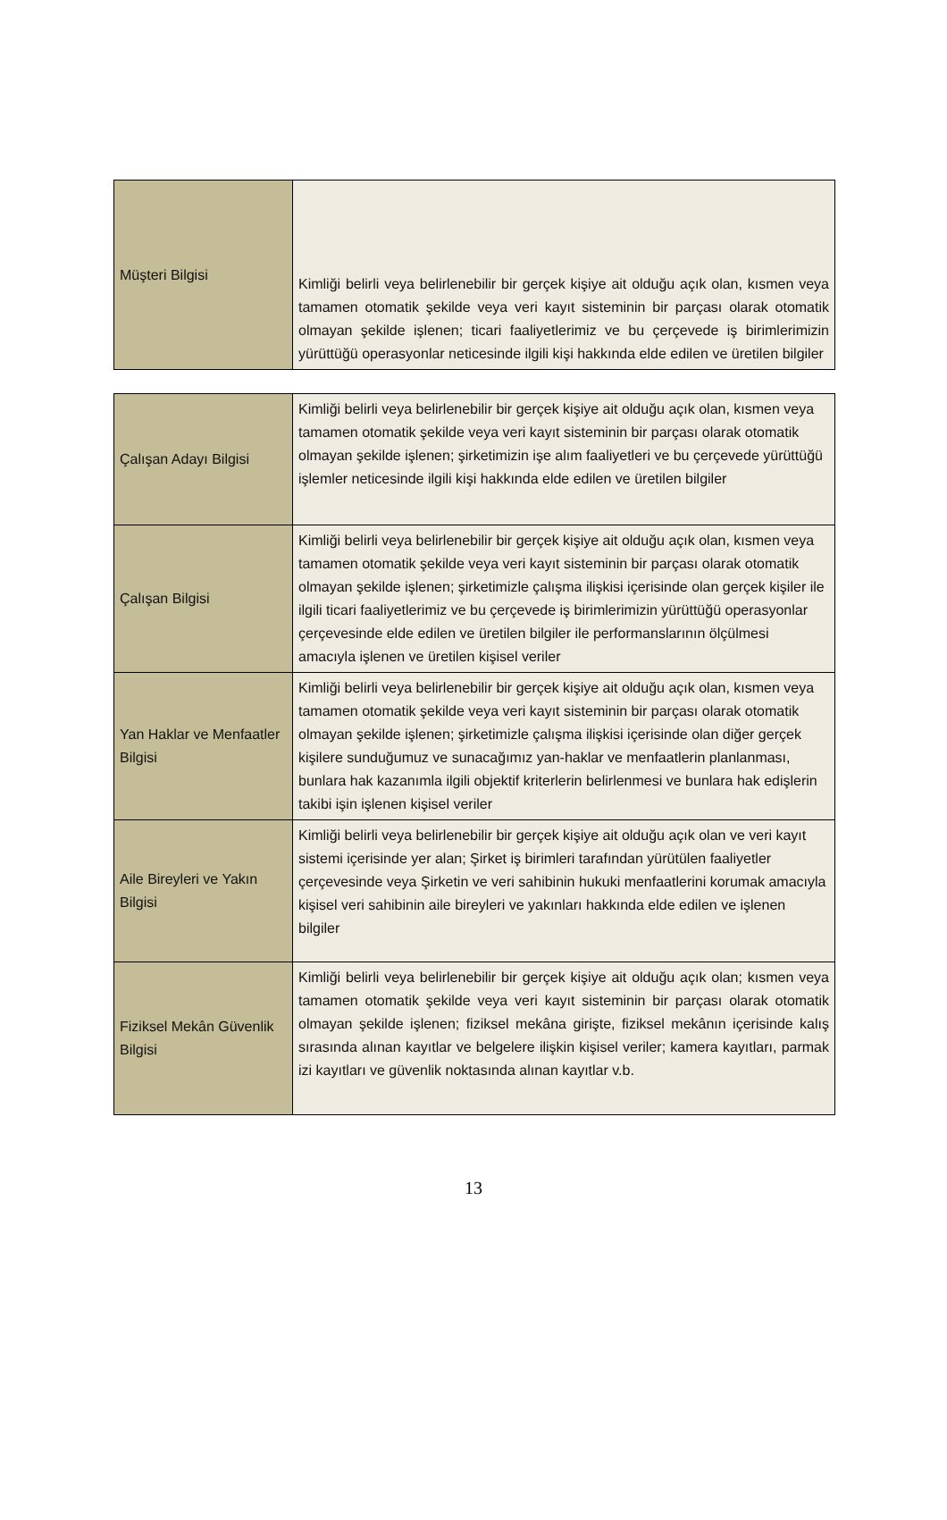| Müşteri Bilgisi | Kimliği belirli veya belirlenebilir bir gerçek kişiye ait olduğu açık olan, kısmen veya tamamen otomatik şekilde veya veri kayıt sisteminin bir parçası olarak otomatik olmayan şekilde işlenen; ticari faaliyetlerimiz ve bu çerçevede iş birimlerimizin yürüttüğü operasyonlar neticesinde ilgili kişi hakkında elde edilen ve üretilen bilgiler |
| Çalışan Adayı Bilgisi | Kimliği belirli veya belirlenebilir bir gerçek kişiye ait olduğu açık olan, kısmen veya tamamen otomatik şekilde veya veri kayıt sisteminin bir parçası olarak otomatik olmayan şekilde işlenen; şirketimizin işe alım faaliyetleri ve bu çerçevede yürüttüğü işlemler neticesinde ilgili kişi hakkında elde edilen ve üretilen bilgiler |
| Çalışan Bilgisi | Kimliği belirli veya belirlenebilir bir gerçek kişiye ait olduğu açık olan, kısmen veya tamamen otomatik şekilde veya veri kayıt sisteminin bir parçası olarak otomatik olmayan şekilde işlenen; şirketimizle çalışma ilişkisi içerisinde olan gerçek kişiler ile ilgili ticari faaliyetlerimiz ve bu çerçevede iş birimlerimizin yürüttüğü operasyonlar çerçevesinde elde edilen ve üretilen bilgiler ile performanslarının ölçülmesi amacıyla işlenen ve üretilen kişisel veriler |
| Yan Haklar ve Menfaatler Bilgisi | Kimliği belirli veya belirlenebilir bir gerçek kişiye ait olduğu açık olan, kısmen veya tamamen otomatik şekilde veya veri kayıt sisteminin bir parçası olarak otomatik olmayan şekilde işlenen; şirketimizle çalışma ilişkisi içerisinde olan diğer gerçek kişilere sunduğumuz ve sunacağımız yan-haklar ve menfaatlerin planlanması, bunlara hak kazanımla ilgili objektif kriterlerin belirlenmesi ve bunlara hak edişlerin takibi işin işlenen kişisel veriler |
| Aile Bireyleri ve Yakın Bilgisi | Kimliği belirli veya belirlenebilir bir gerçek kişiye ait olduğu açık olan ve veri kayıt sistemi içerisinde yer alan; Şirket iş birimleri tarafından yürütülen faaliyetler çerçevesinde veya Şirketin ve veri sahibinin hukuki menfaatlerini korumak amacıyla kişisel veri sahibinin aile bireyleri ve yakınları hakkında elde edilen ve işlenen bilgiler |
| Fiziksel Mekân Güvenlik Bilgisi | Kimliği belirli veya belirlenebilir bir gerçek kişiye ait olduğu açık olan; kısmen veya tamamen otomatik şekilde veya veri kayıt sisteminin bir parçası olarak otomatik olmayan şekilde işlenen; fiziksel mekâna girişte, fiziksel mekânın içerisinde kalış sırasında alınan kayıtlar ve belgelere ilişkin kişisel veriler; kamera kayıtları, parmak izi kayıtları ve güvenlik noktasında alınan kayıtlar v.b. |
13